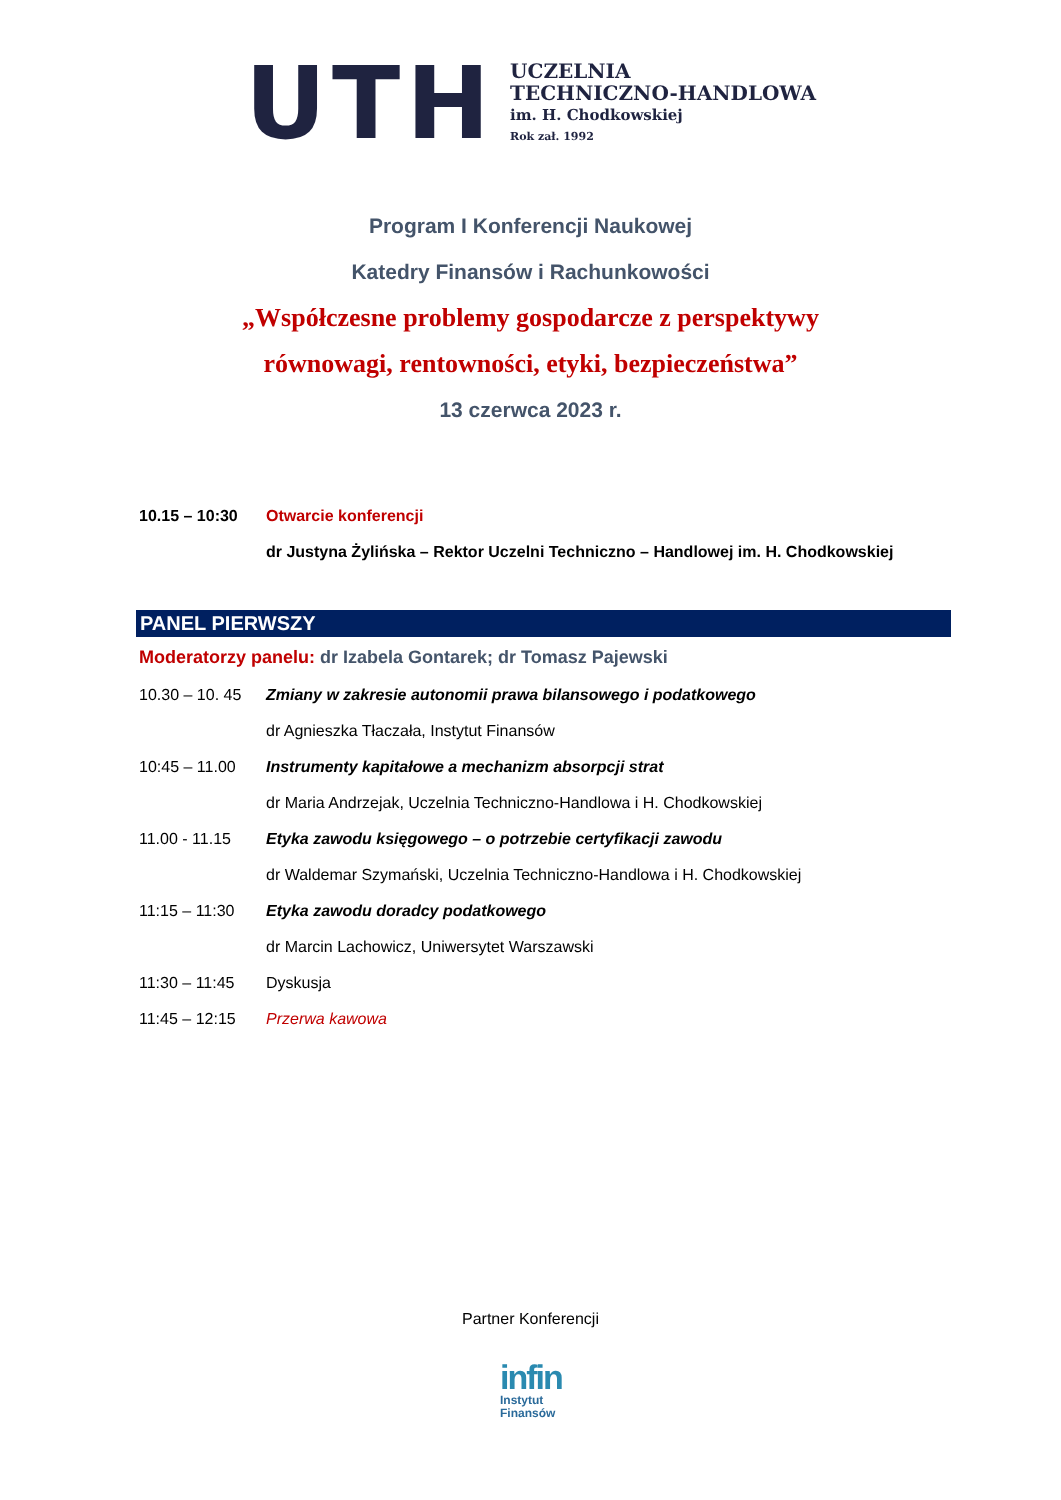UTH
UCZELNIA
TECHNICZNO-HANDLOWA
im. H. Chodkowskiej
Rok zał. 1992
Program I Konferencji Naukowej
Katedry Finansów i Rachunkowości
„Współczesne problemy gospodarcze z perspektywy
równowagi, rentowności, etyki, bezpieczeństwa”
13 czerwca 2023 r.
10.15 – 10:30 Otwarcie konferencji
dr Justyna Żylińska – Rektor Uczelni Techniczno – Handlowej im. H. Chodkowskiej
PANEL PIERWSZY
Moderatorzy panelu: dr Izabela Gontarek; dr Tomasz Pajewski
10.30 – 10. 45 Zmiany w zakresie autonomii prawa bilansowego i podatkowego
dr Agnieszka Tłaczała, Instytut Finansów
10:45 – 11.00 Instrumenty kapitałowe a mechanizm absorpcji strat
dr Maria Andrzejak, Uczelnia Techniczno-Handlowa i H. Chodkowskiej
11.00 - 11.15 Etyka zawodu księgowego – o potrzebie certyfikacji zawodu
dr Waldemar Szymański, Uczelnia Techniczno-Handlowa i H. Chodkowskiej
11:15 – 11:30 Etyka zawodu doradcy podatkowego
dr Marcin Lachowicz, Uniwersytet Warszawski
11:30 – 11:45 Dyskusja
11:45 – 12:15 Przerwa kawowa
Partner Konferencji
infin
Instytut
Finansów